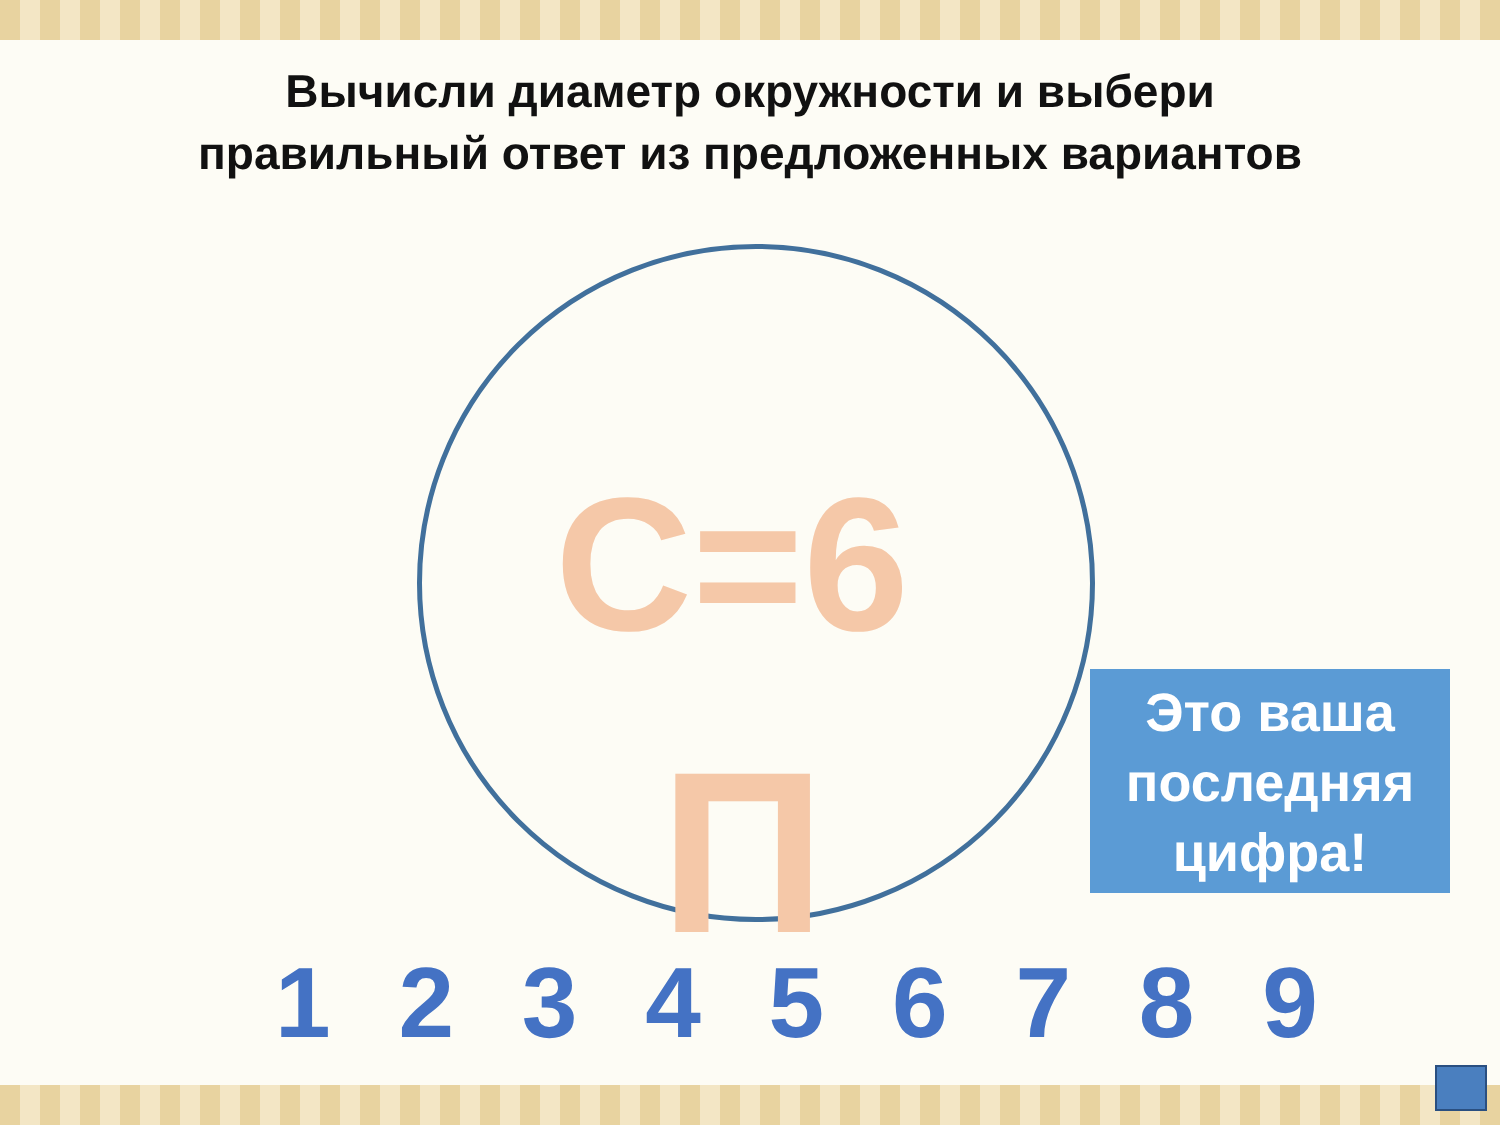Вычисли диаметр окружности и выбери
правильный ответ из предложенных вариантов
C=6
П
Это ваша последняя цифра!
1 2 3 4 5 6 7 8 9